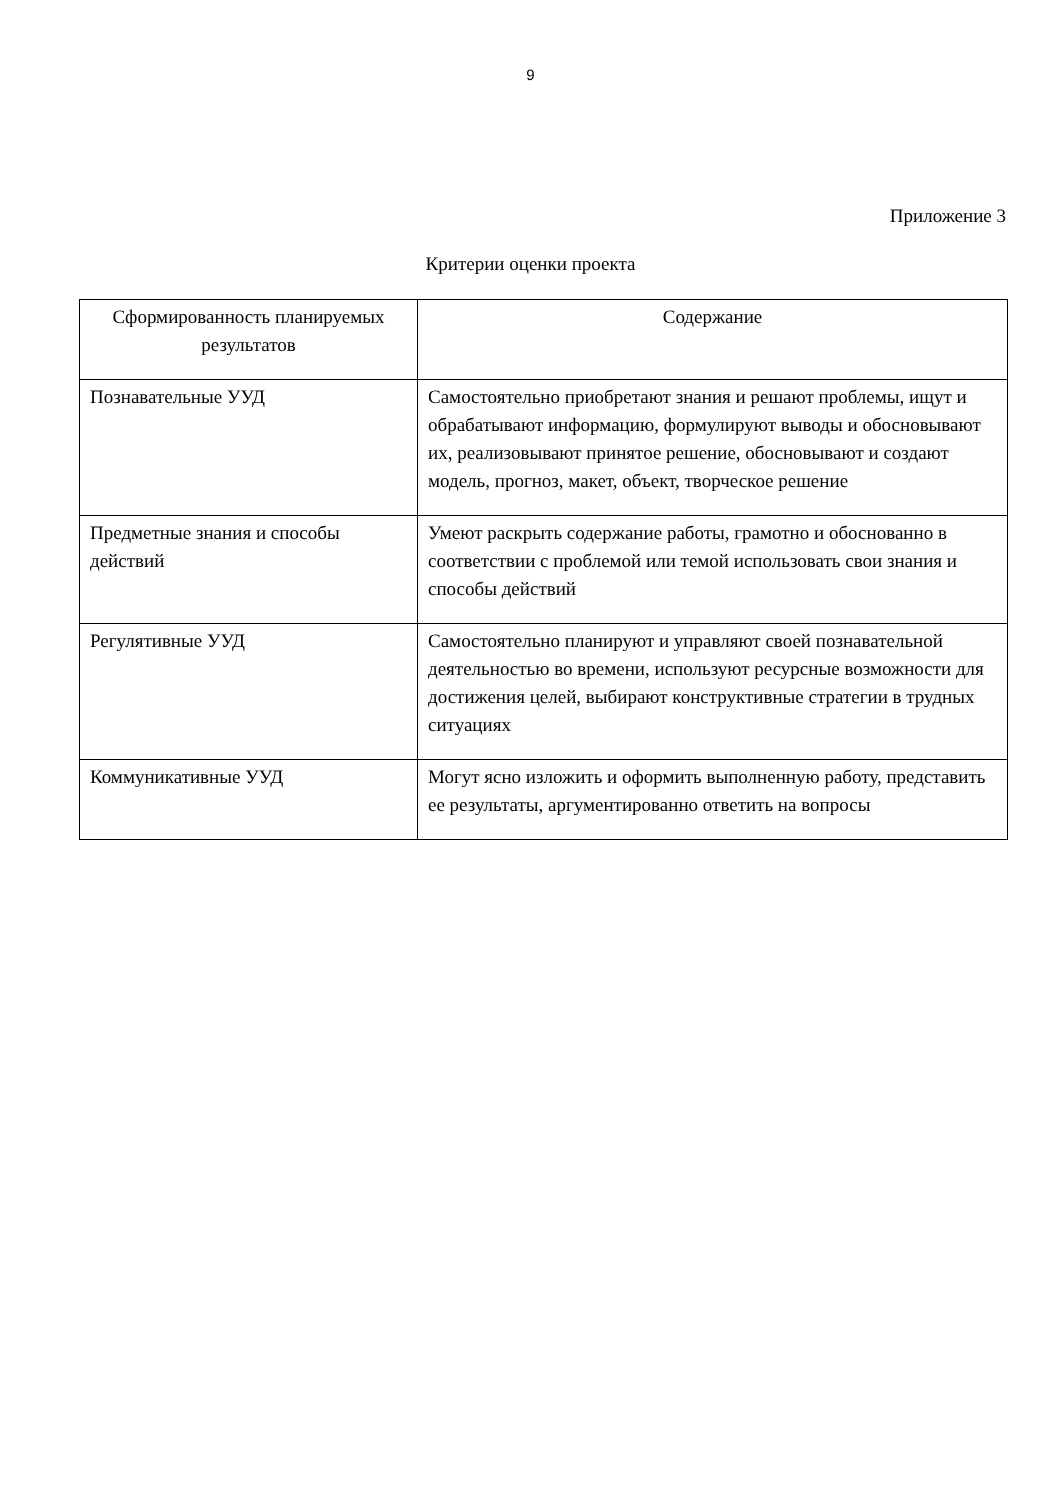9
Приложение 3
Критерии оценки проекта
| Сформированность планируемых результатов | Содержание |
| --- | --- |
| Познавательные УУД | Самостоятельно приобретают знания и решают проблемы, ищут и обрабатывают информацию, формулируют выводы и обосновывают их, реализовывают принятое решение, обосновывают и создают модель, прогноз, макет, объект, творческое решение |
| Предметные знания и способы действий | Умеют раскрыть содержание работы, грамотно и обоснованно в соответствии с проблемой или темой использовать свои знания и способы действий |
| Регулятивные УУД | Самостоятельно планируют и управляют своей познавательной деятельностью во времени, используют ресурсные возможности для достижения целей, выбирают конструктивные стратегии в трудных ситуациях |
| Коммуникативные УУД | Могут ясно изложить и оформить выполненную работу, представить ее результаты, аргументированно ответить на вопросы |